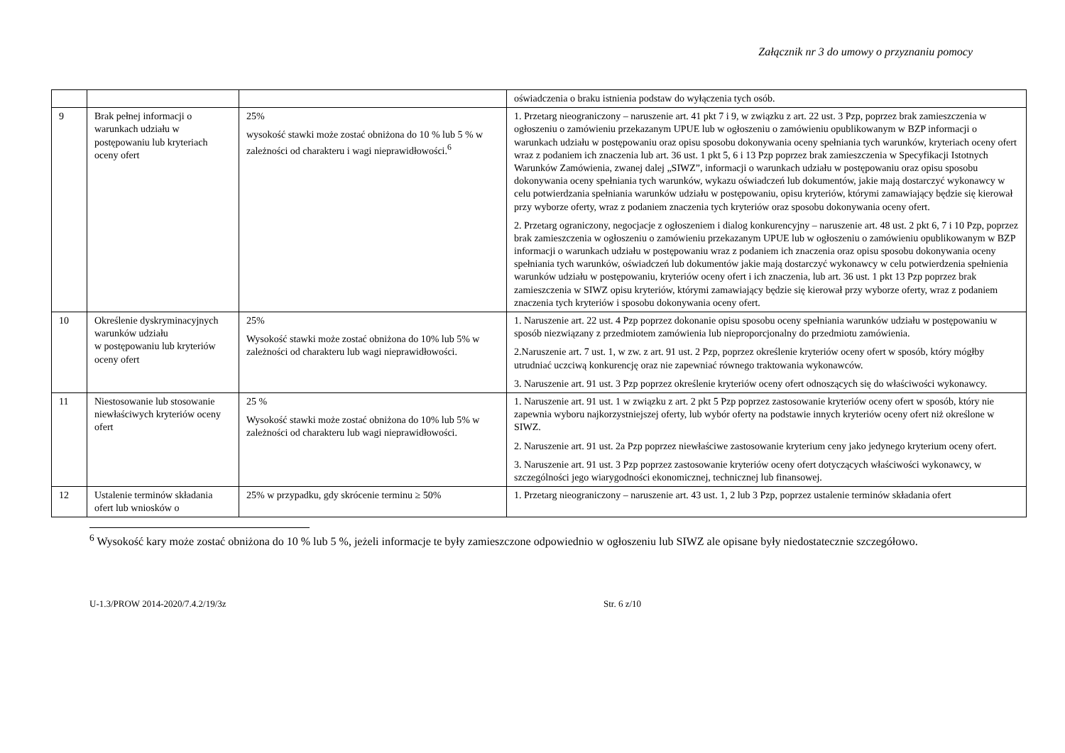Załącznik nr 3 do umowy o przyznaniu pomocy
| | | | oświadczenia o braku istnienia podstaw do wyłączenia tych osób. |
| 9 | Brak pełnej informacji o warunkach udziału w postępowaniu lub kryteriach oceny ofert | 25% wysokość stawki może zostać obniżona do 10 % lub 5 % w zależności od charakteru i wagi nieprawidłowości.<sup>6</sup> | 1. Przetarg nieograniczony – naruszenie art. 41 pkt 7 i 9, w związku z art. 22 ust. 3 Pzp, poprzez brak zamieszczenia w ogłoszeniu o zamówieniu przekazanym UPUE lub w ogłoszeniu o zamówieniu opublikowanym w BZP informacji o warunkach udziału w postępowaniu oraz opisu sposobu dokonywania oceny spełniania tych warunków, kryteriach oceny ofert wraz z podaniem ich znaczenia lub art. 36 ust. 1 pkt 5, 6 i 13 Pzp poprzez brak zamieszczenia w Specyfikacji Istotnych Warunków Zamówienia, zwanej dalej „SIWZ”, informacji o warunkach udziału w postępowaniu oraz opisu sposobu dokonywania oceny spełniania tych warunków, wykazu oświadczeń lub dokumentów, jakie mają dostarczyć wykonawcy w celu potwierdzania spełniania warunków udziału w postępowaniu, opisu kryteriów, którymi zamawiający będzie się kierował przy wyborze oferty, wraz z podaniem znaczenia tych kryteriów oraz sposobu dokonywania oceny ofert. 2. Przetarg ograniczony, negocjacje z ogłoszeniem i dialog konkurencyjny – naruszenie art. 48 ust. 2 pkt 6, 7 i 10 Pzp, poprzez brak zamieszczenia w ogłoszeniu o zamówieniu przekazanym UPUE lub w ogłoszeniu o zamówieniu opublikowanym w BZP informacji o warunkach udziału w postępowaniu wraz z podaniem ich znaczenia oraz opisu sposobu dokonywania oceny spełniania tych warunków, oświadczeń lub dokumentów jakie mają dostarczyć wykonawcy w celu potwierdzenia spełnienia warunków udziału w postępowaniu, kryteriów oceny ofert i ich znaczenia, lub art. 36 ust. 1 pkt 13 Pzp poprzez brak zamieszczenia w SIWZ opisu kryteriów, którymi zamawiający będzie się kierował przy wyborze oferty, wraz z podaniem znaczenia tych kryteriów i sposobu dokonywania oceny ofert. |
| 10 | Określenie dyskryminacyjnych warunków udziału w postępowaniu lub kryteriów oceny ofert | 25% Wysokość stawki może zostać obniżona do 10% lub 5% w zależności od charakteru lub wagi nieprawidłowości. | 1. Naruszenie art. 22 ust. 4 Pzp poprzez dokonanie opisu sposobu oceny spełniania warunków udziału w postępowaniu w sposób niezwiązany z przedmiotem zamówienia lub nieproporcjonalny do przedmiotu zamówienia. 2.Naruszenie art. 7 ust. 1, w zw. z art. 91 ust. 2 Pzp, poprzez określenie kryteriów oceny ofert w sposób, który mógłby utrudniać uczciwą konkurencję oraz nie zapewniać równego traktowania wykonawców. 3. Naruszenie art. 91 ust. 3 Pzp poprzez określenie kryteriów oceny ofert odnoszących się do właściwości wykonawcy. |
| 11 | Niestosowanie lub stosowanie niewłaściwych kryteriów oceny ofert | 25 % Wysokość stawki może zostać obniżona do 10% lub 5% w zależności od charakteru lub wagi nieprawidłowości. | 1. Naruszenie art. 91 ust. 1 w związku z art. 2 pkt 5 Pzp poprzez zastosowanie kryteriów oceny ofert w sposób, który nie zapewnia wyboru najkorzystniejszej oferty, lub wybór oferty na podstawie innych kryteriów oceny ofert niż określone w SIWZ. 2. Naruszenie art. 91 ust. 2a Pzp poprzez niewłaściwe zastosowanie kryterium ceny jako jedynego kryterium oceny ofert. 3. Naruszenie art. 91 ust. 3 Pzp poprzez zastosowanie kryteriów oceny ofert dotyczących właściwości wykonawcy, w szczególności jego wiarygodności ekonomicznej, technicznej lub finansowej. |
| 12 | Ustalenie terminów składania ofert lub wniosków o | 25% w przypadku, gdy skrócenie terminu ≥ 50% | 1. Przetarg nieograniczony – naruszenie art. 43 ust. 1, 2 lub 3 Pzp, poprzez ustalenie terminów składania ofert |
<sup>6</sup> Wysokość kary może zostać obniżona do 10 % lub 5 %, jeżeli informacje te były zamieszczone odpowiednio w ogłoszeniu lub SIWZ ale opisane były niedostatecznie szczegółowo.
U-1.3/PROW 2014-2020/7.4.2/19/3z Str. 6 z/10